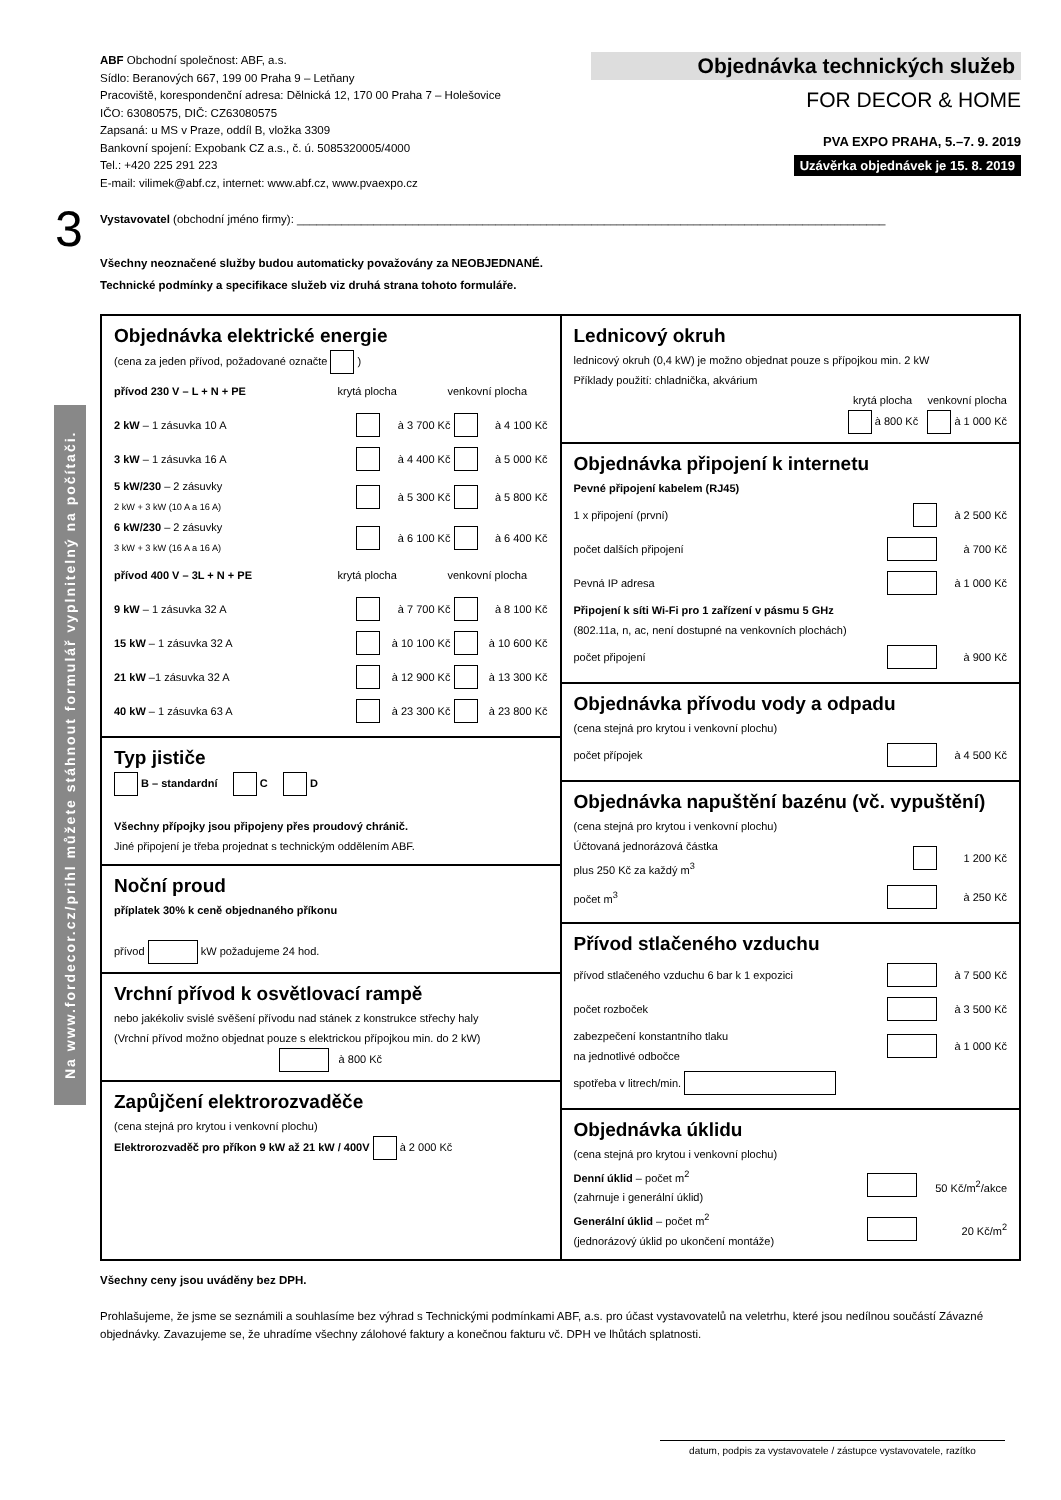ABF Obchodní společnost: ABF, a.s.
Sídlo: Beranových 667, 199 00 Praha 9 – Letňany
Pracoviště, korespondenční adresa: Dělnická 12, 170 00 Praha 7 – Holešovice
IČO: 63080575, DIČ: CZ63080575
Zapsaná: u MS v Praze, oddíl B, vložka 3309
Bankovní spojení: Expobank CZ a.s., č. ú. 5085320005/4000
Tel.: +420 225 291 223
E-mail: vilimek@abf.cz, internet: www.abf.cz, www.pvaexpo.cz
Objednávka technických služeb
FOR DECOR & HOME
PVA EXPO PRAHA, 5.–7. 9. 2019
Uzávěrka objednávek je 15. 8. 2019
3
Na www.fordecor.cz/prihl můžete stáhnout formulář vyplnitelný na počítači.
Vystavovatel (obchodní jméno firmy): ____________________________________________________________________________________________
Všechny neoznačené služby budou automaticky považovány za NEOBJEDNANÉ.
Technické podmínky a specifikace služeb viz druhá strana tohoto formuláře.
Objednávka elektrické energie
(cena za jeden přívod, požadované označte )
přívod 230 V – L + N + PE krytá plocha venkovní plocha
2 kW – 1 zásuvka 10 A à 3 700 Kč à 4 100 Kč
3 kW – 1 zásuvka 16 A à 4 400 Kč à 5 000 Kč
5 kW/230 – 2 zásuvky
2 kW + 3 kW (10 A a 16 A) à 5 300 Kč à 5 800 Kč
6 kW/230 – 2 zásuvky
3 kW + 3 kW (16 A a 16 A) à 6 100 Kč à 6 400 Kč
přívod 400 V – 3L + N + PE krytá plocha venkovní plocha
9 kW – 1 zásuvka 32 A à 7 700 Kč à 8 100 Kč
15 kW – 1 zásuvka 32 A à 10 100 Kč à 10 600 Kč
21 kW –1 zásuvka 32 A à 12 900 Kč à 13 300 Kč
40 kW – 1 zásuvka 63 A à 23 300 Kč à 23 800 Kč
Typ jističe
B – standardní C D
Všechny přípojky jsou připojeny přes proudový chránič.
Jiné připojení je třeba projednat s technickým oddělením ABF.
Noční proud
příplatek 30% k ceně objednaného příkonu
přívod kW požadujeme 24 hod.
Vrchní přívod k osvětlovací rampě
nebo jakékoliv svislé svěšení přívodu nad stánek z konstrukce střechy haly
(Vrchní přívod možno objednat pouze s elektrickou přípojkou min. do 2 kW)
à 800 Kč
Zapůjčení elektrorozvaděče
(cena stejná pro krytou i venkovní plochu)
Elektrorozvaděč pro příkon 9 kW až 21 kW / 400V à 2 000 Kč
Lednicový okruh
lednicový okruh (0,4 kW) je možno objednat pouze s přípojkou min. 2 kW
Příklady použití: chladnička, akvárium
krytá plocha venkovní plocha
à 800 Kč à 1 000 Kč
Objednávka připojení k internetu
Pevné připojení kabelem (RJ45)
1 x připojení (první) à 2 500 Kč
počet dalších připojení à 700 Kč
Pevná IP adresa à 1 000 Kč
Připojení k síti Wi-Fi pro 1 zařízení v pásmu 5 GHz
(802.11a, n, ac, není dostupné na venkovních plochách)
počet připojení à 900 Kč
Objednávka přívodu vody a odpadu
(cena stejná pro krytou i venkovní plochu)
počet přípojek à 4 500 Kč
Objednávka napuštění bazénu (vč. vypuštění)
(cena stejná pro krytou i venkovní plochu)
Účtovaná jednorázová částka
plus 250 Kč za každý m<sup>3</sup> 1 200 Kč
počet m<sup>3</sup> à 250 Kč
Přívod stlačeného vzduchu
přívod stlačeného vzduchu 6 bar k 1 expozici à 7 500 Kč
počet rozboček à 3 500 Kč
zabezpečení konstantního tlaku
na jednotlivé odbočce à 1 000 Kč
spotřeba v litrech/min.
Objednávka úklidu
(cena stejná pro krytou i venkovní plochu)
Denní úklid – počet m<sup>2</sup>
(zahrnuje i generální úklid) 50 Kč/m<sup>2</sup>/akce
Generální úklid – počet m<sup>2</sup>
(jednorázový úklid po ukončení montáže) 20 Kč/m<sup>2</sup>
Všechny ceny jsou uváděny bez DPH.
Prohlašujeme, že jsme se seznámili a souhlasíme bez výhrad s Technickými podmínkami ABF, a.s. pro účast vystavovatelů na veletrhu, které jsou nedílnou součástí Závazné objednávky. Zavazujeme se, že uhradíme všechny zálohové faktury a konečnou fakturu vč. DPH ve lhůtách splatnosti.
datum, podpis za vystavovatele / zástupce vystavovatele, razítko